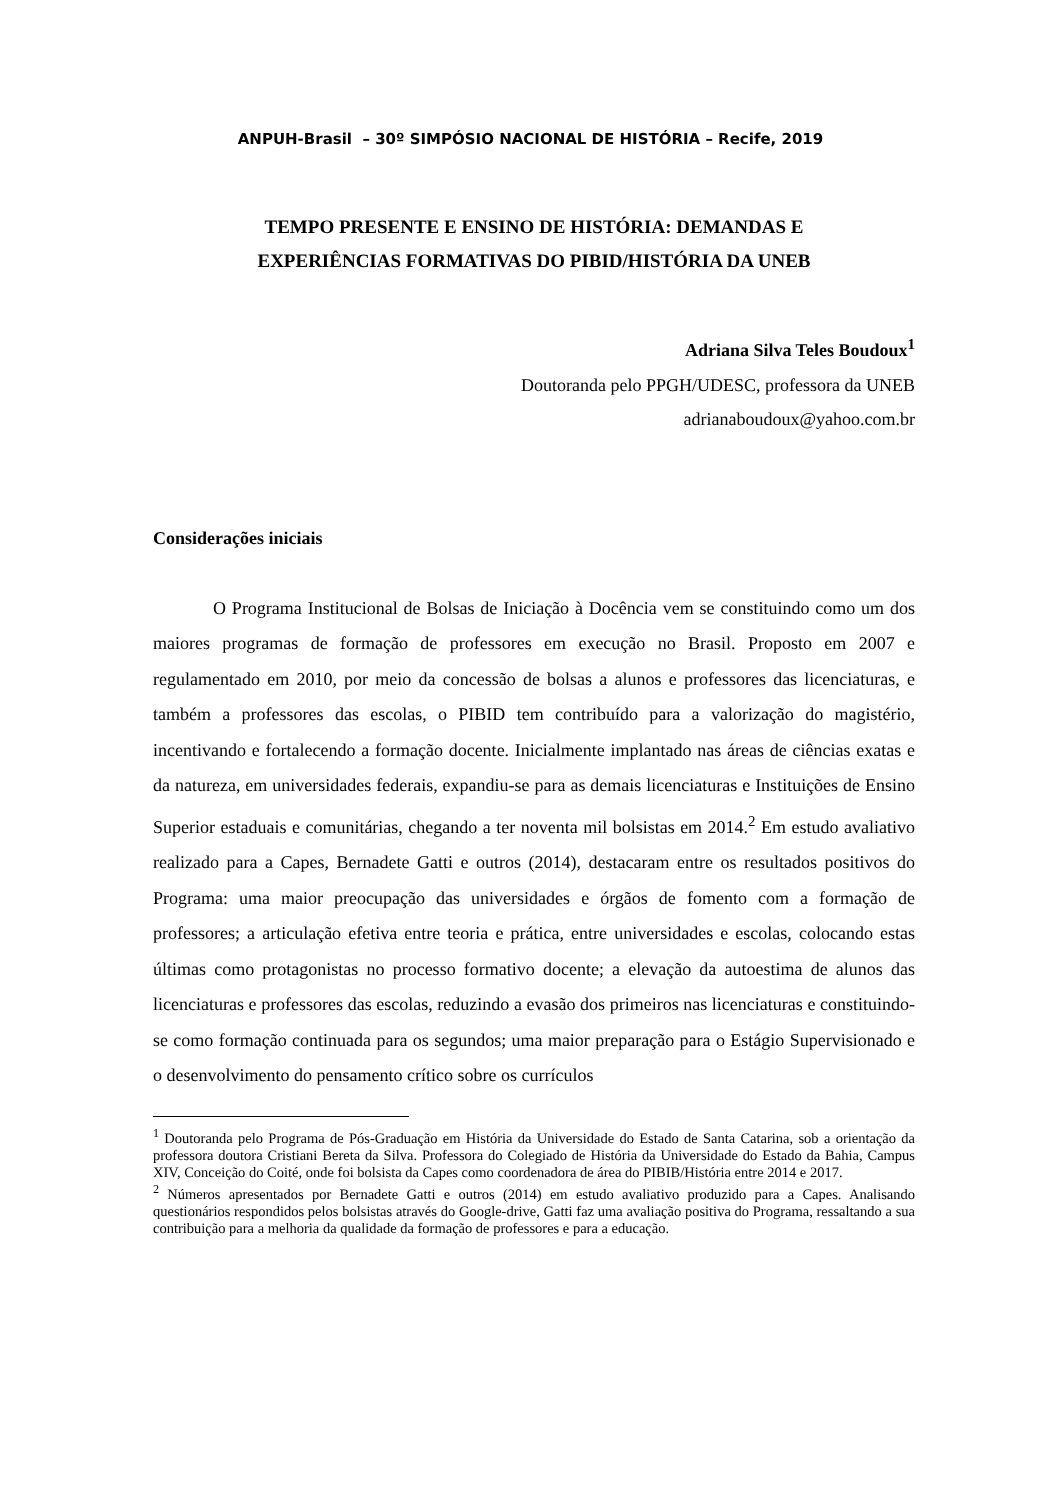ANPUH-Brasil – 30º SIMPÓSIO NACIONAL DE HISTÓRIA – Recife, 2019
TEMPO PRESENTE E ENSINO DE HISTÓRIA: DEMANDAS E
EXPERIÊNCIAS FORMATIVAS DO PIBID/HISTÓRIA DA UNEB
Adriana Silva Teles Boudoux<sup>1</sup>
Doutoranda pelo PPGH/UDESC, professora da UNEB
adrianaboudoux@yahoo.com.br
Considerações iniciais
O Programa Institucional de Bolsas de Iniciação à Docência vem se constituindo como um dos maiores programas de formação de professores em execução no Brasil. Proposto em 2007 e regulamentado em 2010, por meio da concessão de bolsas a alunos e professores das licenciaturas, e também a professores das escolas, o PIBID tem contribuído para a valorização do magistério, incentivando e fortalecendo a formação docente. Inicialmente implantado nas áreas de ciências exatas e da natureza, em universidades federais, expandiu-se para as demais licenciaturas e Instituições de Ensino Superior estaduais e comunitárias, chegando a ter noventa mil bolsistas em 2014.<sup>2</sup> Em estudo avaliativo realizado para a Capes, Bernadete Gatti e outros (2014), destacaram entre os resultados positivos do Programa: uma maior preocupação das universidades e órgãos de fomento com a formação de professores; a articulação efetiva entre teoria e prática, entre universidades e escolas, colocando estas últimas como protagonistas no processo formativo docente; a elevação da autoestima de alunos das licenciaturas e professores das escolas, reduzindo a evasão dos primeiros nas licenciaturas e constituindo-se como formação continuada para os segundos; uma maior preparação para o Estágio Supervisionado e o desenvolvimento do pensamento crítico sobre os currículos
<sup>1</sup> Doutoranda pelo Programa de Pós-Graduação em História da Universidade do Estado de Santa Catarina, sob a orientação da professora doutora Cristiani Bereta da Silva. Professora do Colegiado de História da Universidade do Estado da Bahia, Campus XIV, Conceição do Coité, onde foi bolsista da Capes como coordenadora de área do PIBIB/História entre 2014 e 2017.
<sup>2</sup> Números apresentados por Bernadete Gatti e outros (2014) em estudo avaliativo produzido para a Capes. Analisando questionários respondidos pelos bolsistas através do Google-drive, Gatti faz uma avaliação positiva do Programa, ressaltando a sua contribuição para a melhoria da qualidade da formação de professores e para a educação.